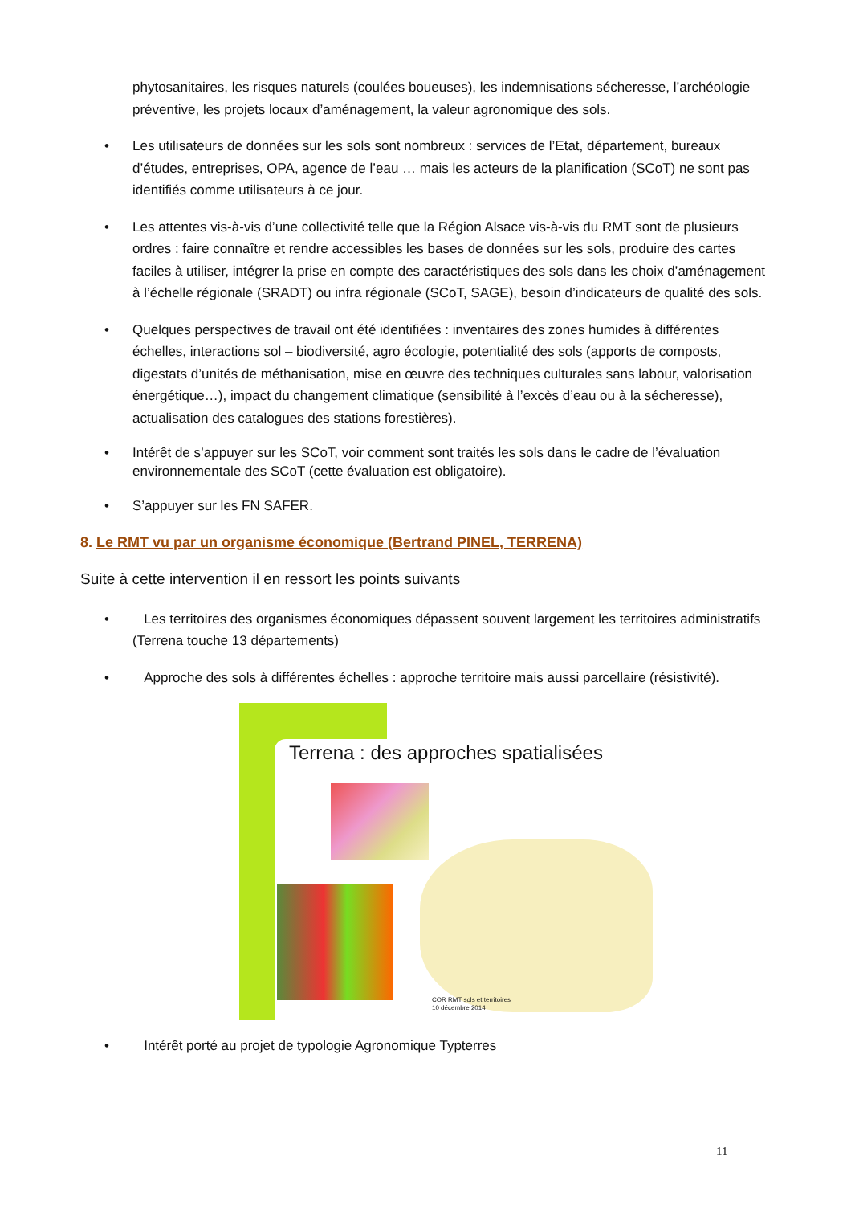phytosanitaires, les risques naturels (coulées boueuses), les indemnisations sécheresse, l’archéologie préventive, les projets locaux d’aménagement, la valeur agronomique des sols.
• Les utilisateurs de données sur les sols sont nombreux : services de l’Etat, département, bureaux d’études, entreprises, OPA, agence de l’eau … mais les acteurs de la planification (SCoT) ne sont pas identifiés comme utilisateurs à ce jour.
• Les attentes vis-à-vis d’une collectivité telle que la Région Alsace vis-à-vis du RMT sont de plusieurs ordres : faire connaître et rendre accessibles les bases de données sur les sols, produire des cartes faciles à utiliser, intégrer la prise en compte des caractéristiques des sols dans les choix d’aménagement à l’échelle régionale (SRADT) ou infra régionale (SCoT, SAGE), besoin d’indicateurs de qualité des sols.
• Quelques perspectives de travail ont été identifiées : inventaires des zones humides à différentes échelles, interactions sol – biodiversité, agro écologie, potentialité des sols (apports de composts, digestats d’unités de méthanisation, mise en œuvre des techniques culturales sans labour, valorisation énergétique…), impact du changement climatique (sensibilité à l’excès d’eau ou à la sécheresse), actualisation des catalogues des stations forestières).
• Intérêt de s’appuyer sur les SCoT, voir comment sont traités les sols dans le cadre de l’évaluation environnementale des SCoT (cette évaluation est obligatoire).
• S’appuyer sur les FN SAFER.
8. Le RMT vu par un organisme économique (Bertrand PINEL, TERRENA)
Suite à cette intervention il en ressort les points suivants
• Les territoires des organismes économiques dépassent souvent largement les territoires administratifs (Terrena touche 13 départements)
• Approche des sols à différentes échelles : approche territoire mais aussi parcellaire (résistivité).
Terrena : des approches spatialisées
COR RMT sols et territoires
10 décembre 2014
• Intérêt porté au projet de typologie Agronomique Typterres
11